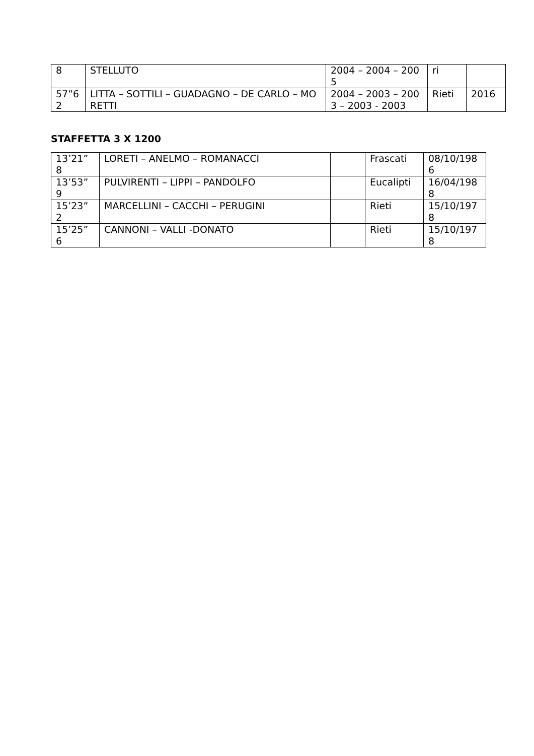| 8 | STELLUTO | 2004 – 2004 – 2005 | ri | |
| 57”6 2 | LITTA – SOTTILI – GUADAGNO – DE CARLO – MORETTI | 2004 – 2003 – 2003 – 2003 - 2003 | Rieti | 2016 |
STAFFETTA 3 X 1200
| 13’21” 8 | LORETI – ANELMO – ROMANACCI | | Frascati | 08/10/198 6 |
| 13’53” 9 | PULVIRENTI – LIPPI – PANDOLFO | | Eucalipti | 16/04/198 8 |
| 15’23” 2 | MARCELLINI – CACCHI – PERUGINI | | Rieti | 15/10/197 8 |
| 15’25” 6 | CANNONI – VALLI -DONATO | | Rieti | 15/10/197 8 |